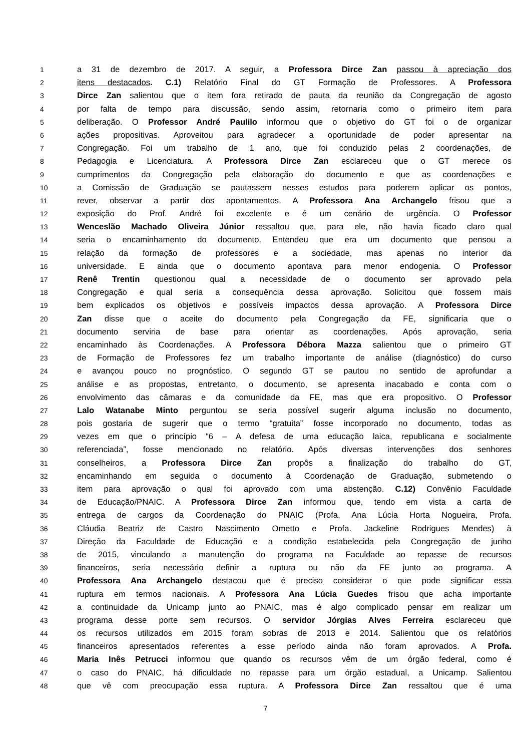1 a 31 de dezembro de 2017. A seguir, a Professora Dirce Zan passou à apreciação dos
2 itens destacados. C.1) Relatório Final do GT Formação de Professores. A Professora
3 Dirce Zan salientou que o item fora retirado de pauta da reunião da Congregação de agosto
4 por falta de tempo para discussão, sendo assim, retornaria como o primeiro item para
5 deliberação. O Professor André Paulilo informou que o objetivo do GT foi o de organizar
6 ações propositivas. Aproveitou para agradecer a oportunidade de poder apresentar na
7 Congregação. Foi um trabalho de 1 ano, que foi conduzido pelas 2 coordenações, de
8 Pedagogia e Licenciatura. A Professora Dirce Zan esclareceu que o GT merece os
9 cumprimentos da Congregação pela elaboração do documento e que as coordenações e
10 a Comissão de Graduação se pautassem nesses estudos para poderem aplicar os pontos,
11 rever, observar a partir dos apontamentos. A Professora Ana Archangelo frisou que a
12 exposição do Prof. André foi excelente e é um cenário de urgência. O Professor
13 Wenceslão Machado Oliveira Júnior ressaltou que, para ele, não havia ficado claro qual
14 seria o encaminhamento do documento. Entendeu que era um documento que pensou a
15 relação da formação de professores e a sociedade, mas apenas no interior da
16 universidade. E ainda que o documento apontava para menor endogenia. O Professor
17 Renê Trentin questionou qual a necessidade de o documento ser aprovado pela
18 Congregação e qual seria a consequência dessa aprovação. Solicitou que fossem mais
19 bem explicados os objetivos e possíveis impactos dessa aprovação. A Professora Dirce
20 Zan disse que o aceite do documento pela Congregação da FE, significaria que o
21 documento serviria de base para orientar as coordenações. Após aprovação, seria
22 encaminhado às Coordenações. A Professora Débora Mazza salientou que o primeiro GT
23 de Formação de Professores fez um trabalho importante de análise (diagnóstico) do curso
24 e avançou pouco no prognóstico. O segundo GT se pautou no sentido de aprofundar a
25 análise e as propostas, entretanto, o documento, se apresenta inacabado e conta com o
26 envolvimento das câmaras e da comunidade da FE, mas que era propositivo. O Professor
27 Lalo Watanabe Minto perguntou se seria possível sugerir alguma inclusão no documento,
28 pois gostaria de sugerir que o termo “gratuita” fosse incorporado no documento, todas as
29 vezes em que o princípio “6 – A defesa de uma educação laica, republicana e socialmente
30 referenciada”, fosse mencionado no relatório. Após diversas intervenções dos senhores
31 conselheiros, a Professora Dirce Zan propôs a finalização do trabalho do GT,
32 encaminhando em seguida o documento à Coordenação de Graduação, submetendo o
33 item para aprovação o qual foi aprovado com uma abstenção. C.12) Convênio Faculdade
34 de Educação/PNAIC. A Professora Dirce Zan informou que, tendo em vista a carta de
35 entrega de cargos da Coordenação do PNAIC (Profa. Ana Lúcia Horta Nogueira, Profa.
36 Cláudia Beatriz de Castro Nascimento Ometto e Profa. Jackeline Rodrigues Mendes) à
37 Direção da Faculdade de Educação e a condição estabelecida pela Congregação de junho
38 de 2015, vinculando a manutenção do programa na Faculdade ao repasse de recursos
39 financeiros, seria necessário definir a ruptura ou não da FE junto ao programa. A
40 Professora Ana Archangelo destacou que é preciso considerar o que pode significar essa
41 ruptura em termos nacionais. A Professora Ana Lúcia Guedes frisou que acha importante
42 a continuidade da Unicamp junto ao PNAIC, mas é algo complicado pensar em realizar um
43 programa desse porte sem recursos. O servidor Jórgias Alves Ferreira esclareceu que
44 os recursos utilizados em 2015 foram sobras de 2013 e 2014. Salientou que os relatórios
45 financeiros apresentados referentes a esse período ainda não foram aprovados. A Profa.
46 Maria Inês Petrucci informou que quando os recursos vêm de um órgão federal, como é
47 o caso do PNAIC, há dificuldade no repasse para um órgão estadual, a Unicamp. Salientou
48 que vê com preocupação essa ruptura. A Professora Dirce Zan ressaltou que é uma
7